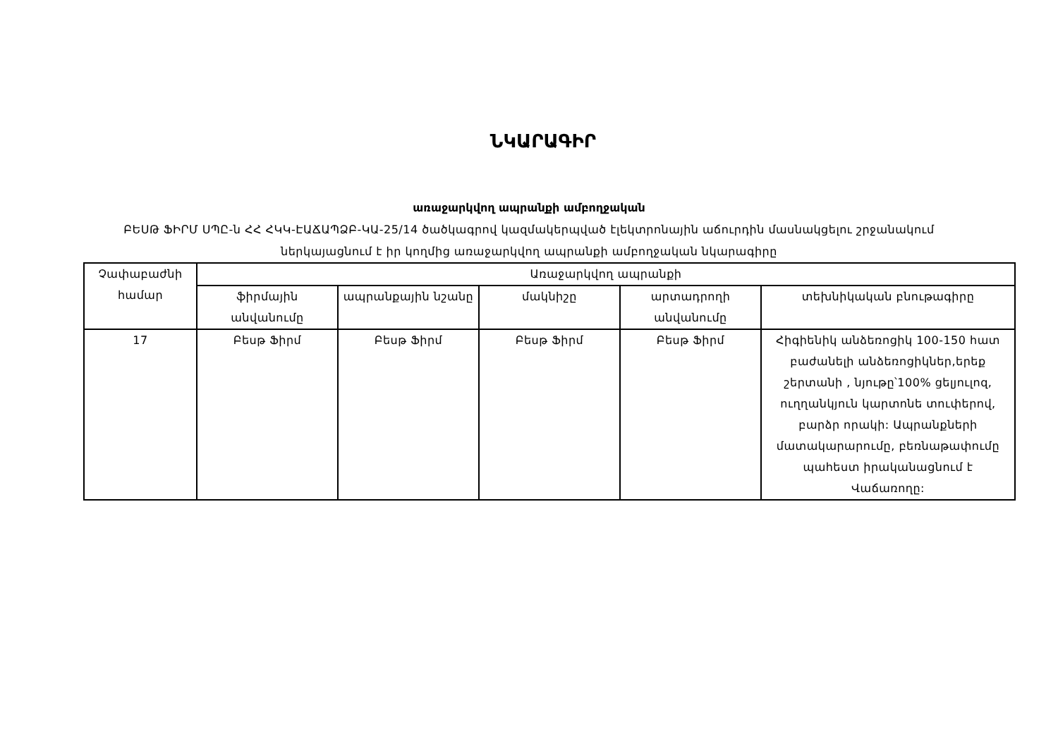ՆԿԱՐԱԳԻՐ
առաջարկվող ապրանքի ամբողջական
ԲԵՍԹ ՖԻՐՄ ՍՊԸ-ն ՀՀ ՀԿԿ-ԷԱՃԱՊՁԲ-ԿԱ-25/14 ծածկագրով կազմակերպված էլեկտրոնային աճուրդին մասնակցելու շրջանակում ներկայացնում է իր կողմից առաջարկվող ապրանքի ամբողջական նկարագիրը
| Չափաբաժնի համար | Առաջարկվող ապրանքի | | | | |
| --- | --- | --- | --- | --- | --- |
| | ֆիրմային անվանումը | ապրանքային նշանը | մակնիշը | արտադրողի անվանումը | տեխնիկական բնութագիրը |
| 17 | Բեսթ Ֆիրմ | Բեսթ Ֆիրմ | Բեսթ Ֆիրմ | Բեսթ Ֆիրմ | Հիգիենիկ անձեռոցիկ 100-150 հատ բաժանելի անձեռոցիկներ,երեք շերտանի , նյութը՝100% ցելյուլոզ, ուղղանկյուն կարտոնե տուփերով, բարձր որակի: Ապրանքների մատակարարումը, բեռնաթափումը պահեստ իրականացնում է Վաճառողը: |